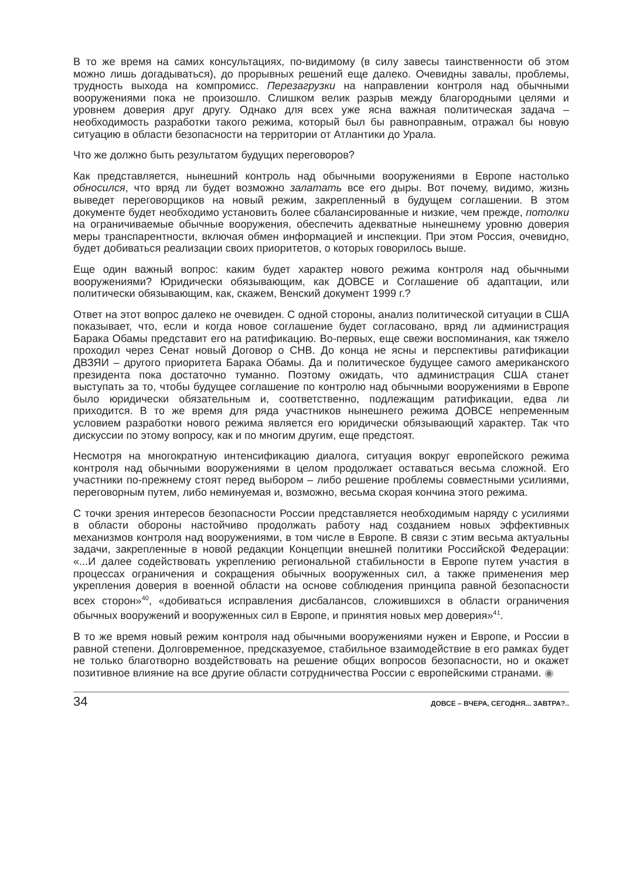В то же время на самих консультациях, по-видимому (в силу завесы таинственности об этом можно лишь догадываться), до прорывных решений еще далеко. Очевидны завалы, проблемы, трудность выхода на компромисс. Перезагрузки на направлении контроля над обычными вооружениями пока не произошло. Слишком велик разрыв между благородными целями и уровнем доверия друг другу. Однако для всех уже ясна важная политическая задача – необходимость разработки такого режима, который был бы равноправным, отражал бы новую ситуацию в области безопасности на территории от Атлантики до Урала.
Что же должно быть результатом будущих переговоров?
Как представляется, нынешний контроль над обычными вооружениями в Европе настолько обносился, что вряд ли будет возможно залатать все его дыры. Вот почему, видимо, жизнь выведет переговорщиков на новый режим, закрепленный в будущем соглашении. В этом документе будет необходимо установить более сбалансированные и низкие, чем прежде, потолки на ограничиваемые обычные вооружения, обеспечить адекватные нынешнему уровню доверия меры транспарентности, включая обмен информацией и инспекции. При этом Россия, очевидно, будет добиваться реализации своих приоритетов, о которых говорилось выше.
Еще один важный вопрос: каким будет характер нового режима контроля над обычными вооружениями? Юридически обязывающим, как ДОВСЕ и Соглашение об адаптации, или политически обязывающим, как, скажем, Венский документ 1999 г.?
Ответ на этот вопрос далеко не очевиден. С одной стороны, анализ политической ситуации в США показывает, что, если и когда новое соглашение будет согласовано, вряд ли администрация Барака Обамы представит его на ратификацию. Во-первых, еще свежи воспоминания, как тяжело проходил через Сенат новый Договор о СНВ. До конца не ясны и перспективы ратификации ДВЗЯИ – другого приоритета Барака Обамы. Да и политическое будущее самого американского президента пока достаточно туманно. Поэтому ожидать, что администрация США станет выступать за то, чтобы будущее соглашение по контролю над обычными вооружениями в Европе было юридически обязательным и, соответственно, подлежащим ратификации, едва ли приходится. В то же время для ряда участников нынешнего режима ДОВСЕ непременным условием разработки нового режима является его юридически обязывающий характер. Так что дискуссии по этому вопросу, как и по многим другим, еще предстоят.
Несмотря на многократную интенсификацию диалога, ситуация вокруг европейского режима контроля над обычными вооружениями в целом продолжает оставаться весьма сложной. Его участники по-прежнему стоят перед выбором – либо решение проблемы совместными усилиями, переговорным путем, либо неминуемая и, возможно, весьма скорая кончина этого режима.
С точки зрения интересов безопасности России представляется необходимым наряду с усилиями в области обороны настойчиво продолжать работу над созданием новых эффективных механизмов контроля над вооружениями, в том числе в Европе. В связи с этим весьма актуальны задачи, закрепленные в новой редакции Концепции внешней политики Российской Федерации: «...И далее содействовать укреплению региональной стабильности в Европе путем участия в процессах ограничения и сокращения обычных вооруженных сил, а также применения мер укрепления доверия в военной области на основе соблюдения принципа равной безопасности всех сторон»<sup>40</sup>, «добиваться исправления дисбалансов, сложившихся в области ограничения обычных вооружений и вооруженных сил в Европе, и принятия новых мер доверия»<sup>41</sup>.
В то же время новый режим контроля над обычными вооружениями нужен и Европе, и России в равной степени. Долговременное, предсказуемое, стабильное взаимодействие в его рамках будет не только благотворно воздействовать на решение общих вопросов безопасности, но и окажет позитивное влияние на все другие области сотрудничества России с европейскими странами. ◉
34 ДОВСЕ – ВЧЕРА, СЕГОДНЯ... ЗАВТРА?..